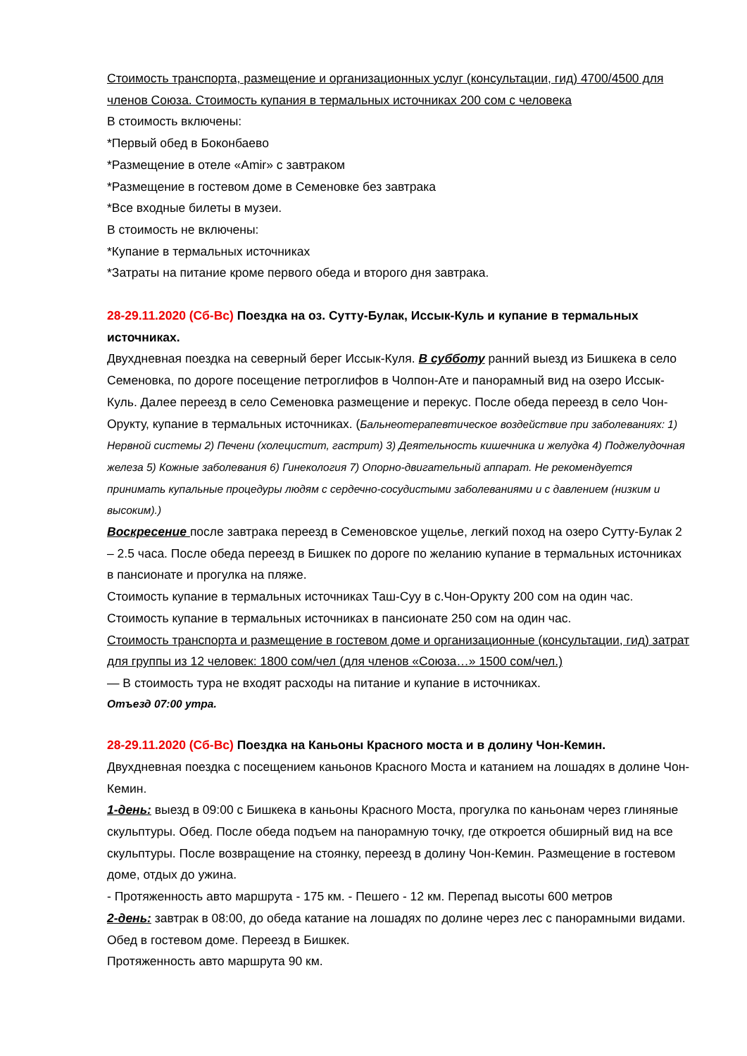Стоимость транспорта, размещение и организационных услуг (консультации, гид) 4700/4500 для членов Союза. Стоимость купания в термальных источниках 200 сом с человека
В стоимость включены:
*Первый обед в Боконбаево
*Размещение в отеле «Amir» с завтраком
*Размещение в гостевом доме в Семеновке без завтрака
*Все входные билеты в музеи.
В стоимость не включены:
*Купание в термальных источниках
*Затраты на питание кроме первого обеда и второго дня завтрака.
28-29.11.2020 (Сб-Вс) Поездка на оз. Сутту-Булак, Иссык-Куль и купание в термальных источниках.
Двухдневная поездка на северный берег Иссык-Куля. В субботу ранний выезд из Бишкека в село Семеновка, по дороге посещение петроглифов в Чолпон-Ате и панорамный вид на озеро Иссык-Куль. Далее переезд в село Семеновка размещение и перекус. После обеда переезд в село Чон-Орукту, купание в термальных источниках. (Бальнеотерапевтическое воздействие при заболеваниях: 1) Нервной системы 2) Печени (холецистит, гастрит) 3) Деятельность кишечника и желудка 4) Поджелудочная железа 5) Кожные заболевания 6) Гинекология 7) Опорно-двигательный аппарат. Не рекомендуется принимать купальные процедуры людям с сердечно-сосудистыми заболеваниями и с давлением (низким и высоким).)
Воскресение после завтрака переезд в Семеновское ущелье, легкий поход на озеро Сутту-Булак 2 – 2.5 часа. После обеда переезд в Бишкек по дороге по желанию купание в термальных источниках в пансионате и прогулка на пляже.
Стоимость купание в термальных источниках Таш-Суу в с.Чон-Орукту 200 сом на один час.
Стоимость купание в термальных источниках в пансионате 250 сом на один час.
Стоимость транспорта и размещение в гостевом доме и организационные (консультации, гид) затрат для группы из 12 человек: 1800 сом/чел (для членов «Союза…» 1500 сом/чел.)
— В стоимость тура не входят расходы на питание и купание в источниках.
Отъезд 07:00 утра.
28-29.11.2020 (Сб-Вс) Поездка на Каньоны Красного моста и в долину Чон-Кемин.
Двухдневная поездка с посещением каньонов Красного Моста и катанием на лошадях в долине Чон-Кемин.
1-день: выезд в 09:00 с Бишкека в каньоны Красного Моста, прогулка по каньонам через глиняные скульптуры. Обед. После обеда подъем на панорамную точку, где откроется обширный вид на все скульптуры. После возвращение на стоянку, переезд в долину Чон-Кемин. Размещение в гостевом доме, отдых до ужина.
- Протяженность авто маршрута - 175 км. - Пешего - 12 км. Перепад высоты 600 метров
2-день: завтрак в 08:00, до обеда катание на лошадях по долине через лес с панорамными видами. Обед в гостевом доме. Переезд в Бишкек.
Протяженность авто маршрута 90 км.